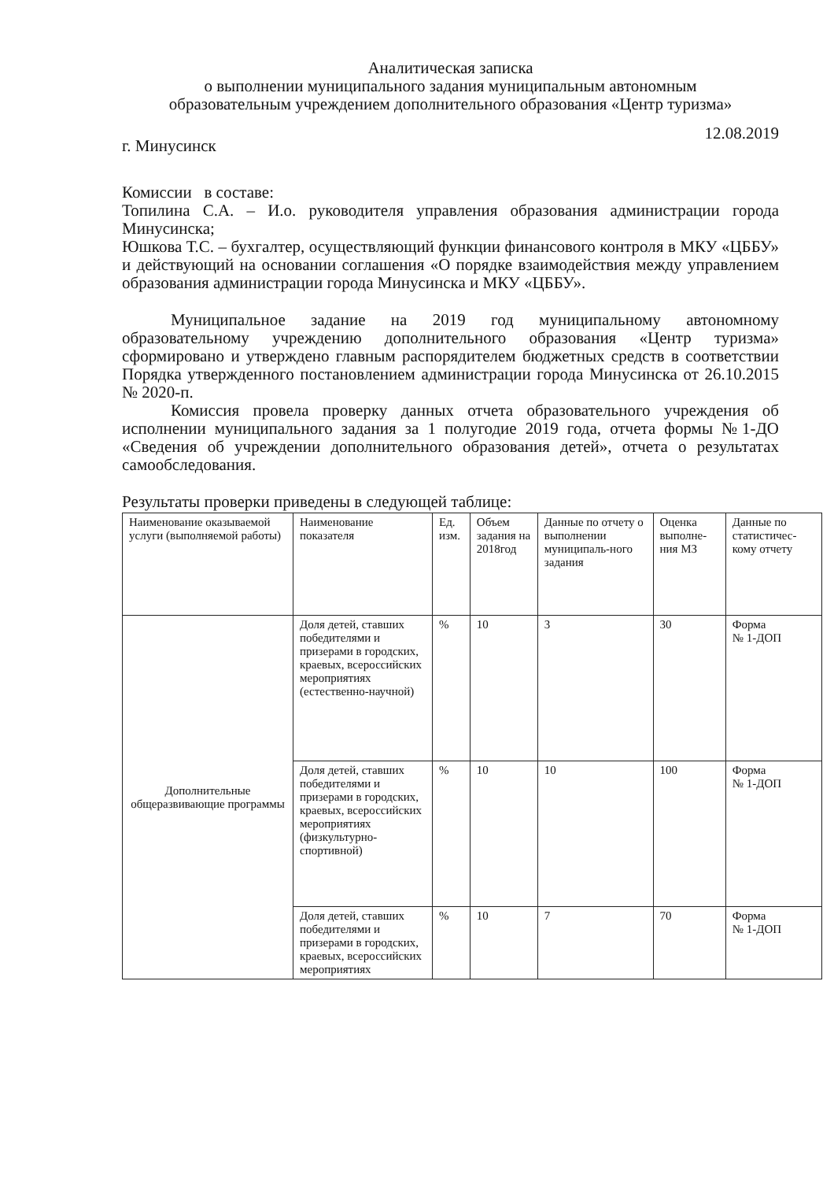Аналитическая записка
о выполнении муниципального задания муниципальным автономным
образовательным учреждением дополнительного образования «Центр туризма»
г. Минусинск 12.08.2019
Комиссии в составе:
Топилина С.А. – И.о. руководителя управления образования администрации города Минусинска;
Юшкова Т.С. – бухгалтер, осуществляющий функции финансового контроля в МКУ «ЦББУ» и действующий на основании соглашения «О порядке взаимодействия между управлением образования администрации города Минусинска и МКУ «ЦББУ».
Муниципальное задание на 2019 год муниципальному автономному образовательному учреждению дополнительного образования «Центр туризма» сформировано и утверждено главным распорядителем бюджетных средств в соответствии Порядка утвержденного постановлением администрации города Минусинска от 26.10.2015 № 2020-п.
Комиссия провела проверку данных отчета образовательного учреждения об исполнении муниципального задания за 1 полугодие 2019 года, отчета формы №1-ДО «Сведения об учреждении дополнительного образования детей», отчета о результатах самообследования.
Результаты проверки приведены в следующей таблице:
| Наименование оказываемой услуги (выполняемой работы) | Наименование показателя | Ед. изм. | Объем задания на 2018год | Данные по отчету о выполнении муниципаль-ного задания | Оценка выполне-ния МЗ | Данные по статистичес-кому отчету |
| --- | --- | --- | --- | --- | --- | --- |
| Дополнительные общеразвивающие программы | Доля детей, ставших победителями и призерами в городских, краевых, всероссийских мероприятиях (естественно-научной) | % | 10 | 3 | 30 | Форма № 1-ДОП |
| | Доля детей, ставших победителями и призерами в городских, краевых, всероссийских мероприятиях (физкультурно-спортивной) | % | 10 | 10 | 100 | Форма № 1-ДОП |
| | Доля детей, ставших победителями и призерами в городских, краевых, всероссийских мероприятиях | % | 10 | 7 | 70 | Форма № 1-ДОП |